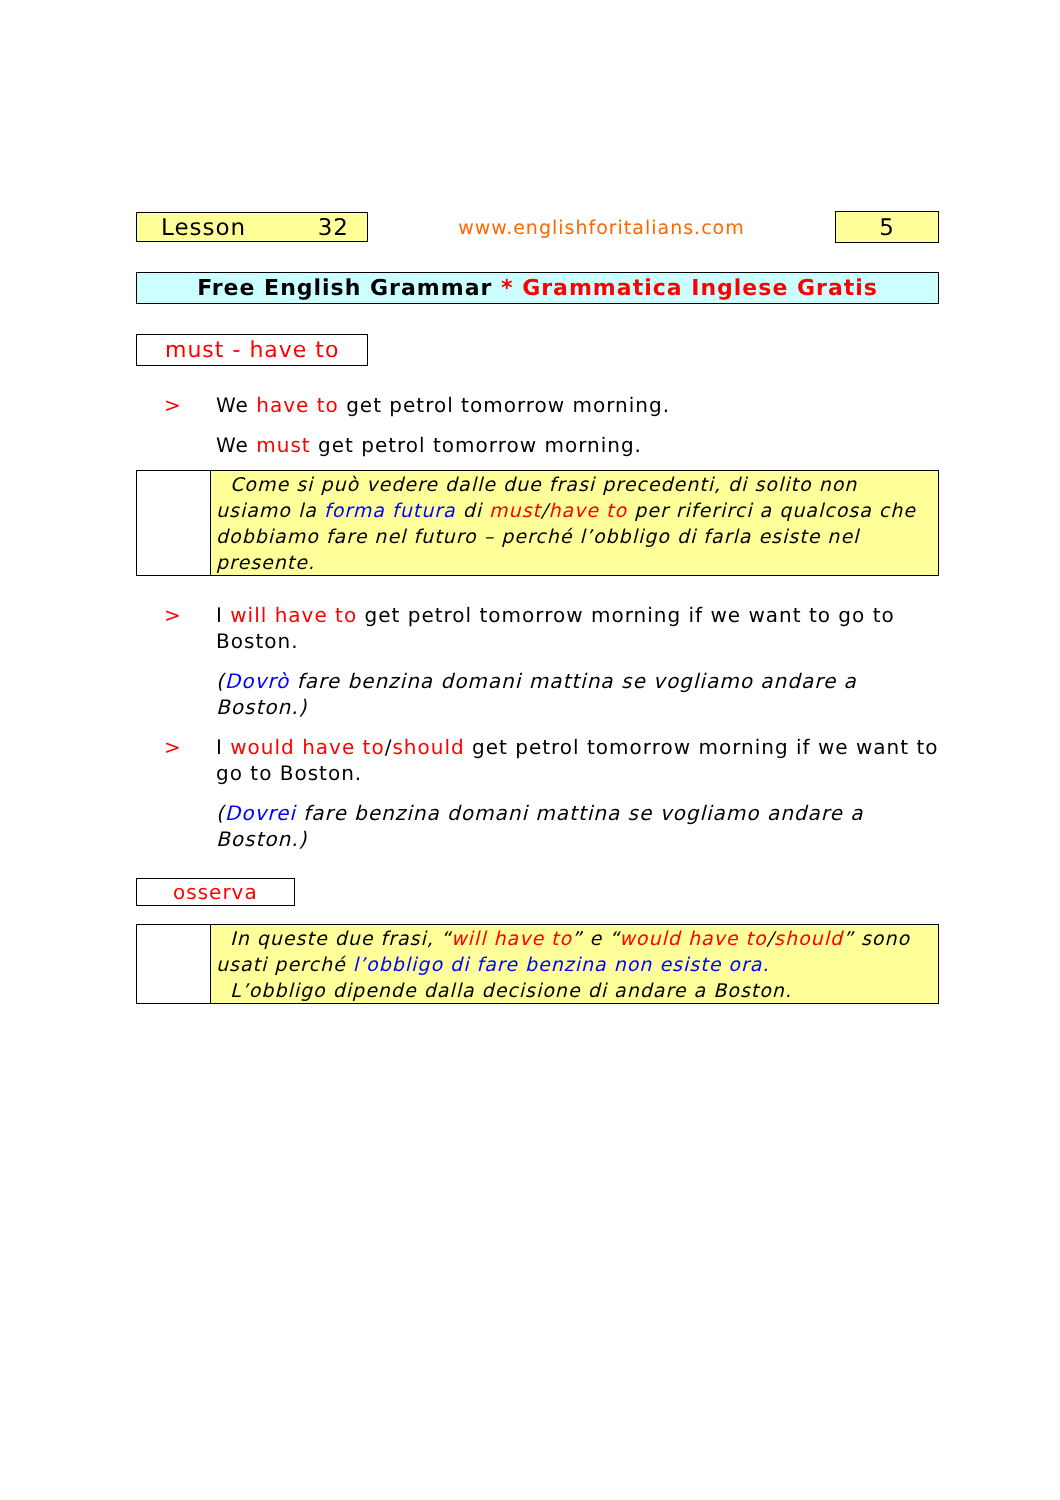Lesson 32
www.englishforitalians.com
5
Free English Grammar * Grammatica Inglese Gratis
must - have to
> We have to get petrol tomorrow morning.
We must get petrol tomorrow morning.
Come si può vedere dalle due frasi precedenti, di solito non usiamo la forma futura di must/have to per riferirci a qualcosa che dobbiamo fare nel futuro – perché l’obbligo di farla esiste nel presente.
> I will have to get petrol tomorrow morning if we want to go to Boston.
(Dovrò fare benzina domani mattina se vogliamo andare a Boston.)
> I would have to/should get petrol tomorrow morning if we want to go to Boston.
(Dovrei fare benzina domani mattina se vogliamo andare a Boston.)
osserva
In queste due frasi, “will have to” e “would have to/should” sono usati perché l’obbligo di fare benzina non esiste ora.
L’obbligo dipende dalla decisione di andare a Boston.